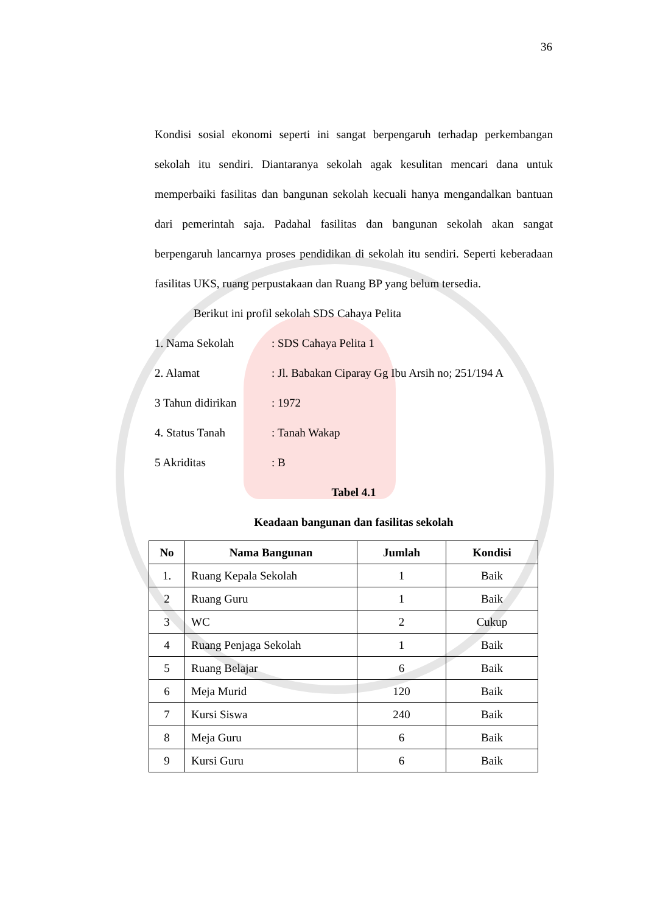36
Kondisi sosial ekonomi seperti ini sangat berpengaruh terhadap perkembangan sekolah itu sendiri. Diantaranya sekolah agak kesulitan mencari dana untuk memperbaiki fasilitas dan bangunan sekolah kecuali hanya mengandalkan bantuan dari pemerintah saja. Padahal fasilitas dan bangunan sekolah akan sangat berpengaruh lancarnya proses pendidikan di sekolah itu sendiri. Seperti keberadaan fasilitas UKS, ruang perpustakaan dan Ruang BP yang belum tersedia.
Berikut ini profil sekolah SDS Cahaya Pelita
1. Nama Sekolah: SDS Cahaya Pelita 1
2. Alamat: Jl. Babakan Ciparay Gg Ibu Arsih no; 251/194 A
3 Tahun didirikan: 1972
4. Status Tanah: Tanah Wakap
5 Akriditas: B
Tabel 4.1
Keadaan bangunan dan fasilitas sekolah
| No | Nama Bangunan | Jumlah | Kondisi |
| --- | --- | --- | --- |
| 1. | Ruang Kepala Sekolah | 1 | Baik |
| 2 | Ruang Guru | 1 | Baik |
| 3 | WC | 2 | Cukup |
| 4 | Ruang Penjaga Sekolah | 1 | Baik |
| 5 | Ruang Belajar | 6 | Baik |
| 6 | Meja Murid | 120 | Baik |
| 7 | Kursi Siswa | 240 | Baik |
| 8 | Meja Guru | 6 | Baik |
| 9 | Kursi Guru | 6 | Baik |